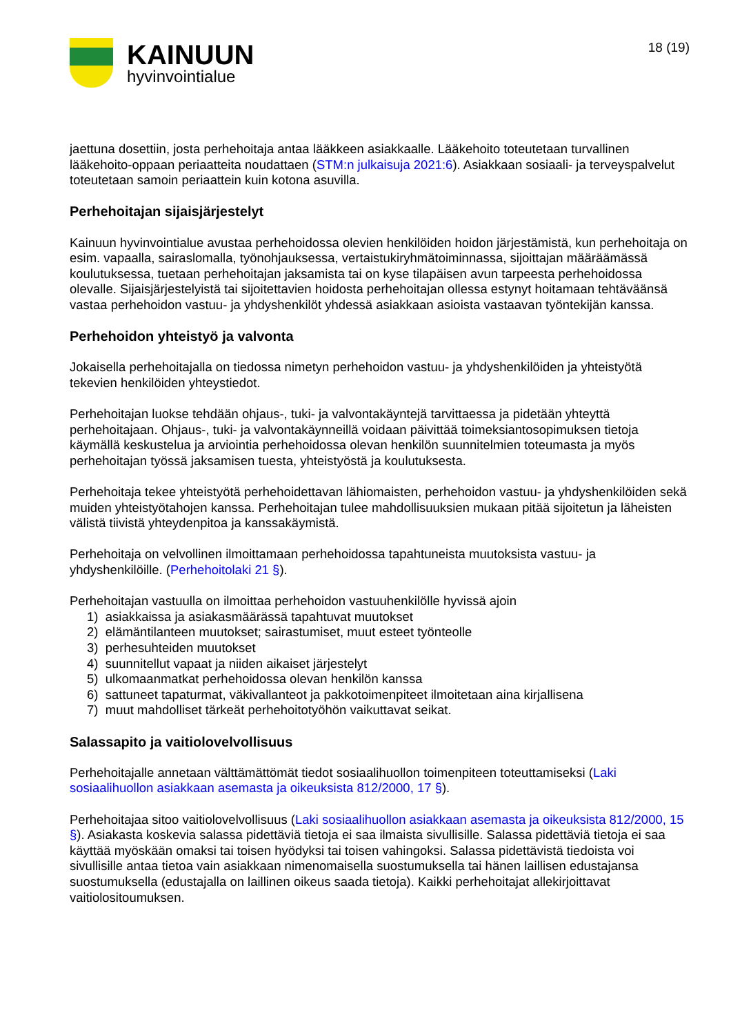KAINUUN
hyvinvointialue
18 (19)
jaettuna dosettiin, josta perhehoitaja antaa lääkkeen asiakkaalle. Lääkehoito toteutetaan turvallinen lääkehoito-oppaan periaatteita noudattaen (STM:n julkaisuja 2021:6). Asiakkaan sosiaali- ja terveyspalvelut toteutetaan samoin periaattein kuin kotona asuvilla.
Perhehoitajan sijaisjärjestelyt
Kainuun hyvinvointialue avustaa perhehoidossa olevien henkilöiden hoidon järjestämistä, kun perhehoitaja on esim. vapaalla, sairaslomalla, työnohjauksessa, vertaistukiryhmätoiminnassa, sijoittajan määräämässä koulutuksessa, tuetaan perhehoitajan jaksamista tai on kyse tilapäisen avun tarpeesta perhehoidossa olevalle. Sijaisjärjestelyistä tai sijoitettavien hoidosta perhehoitajan ollessa estynyt hoitamaan tehtäväänsä vastaa perhehoidon vastuu- ja yhdyshenkilöt yhdessä asiakkaan asioista vastaavan työntekijän kanssa.
Perhehoidon yhteistyö ja valvonta
Jokaisella perhehoitajalla on tiedossa nimetyn perhehoidon vastuu- ja yhdyshenkilöiden ja yhteistyötä tekevien henkilöiden yhteystiedot.
Perhehoitajan luokse tehdään ohjaus-, tuki- ja valvontakäyntejä tarvittaessa ja pidetään yhteyttä perhehoitajaan. Ohjaus-, tuki- ja valvontakäynneillä voidaan päivittää toimeksiantosopimuksen tietoja käymällä keskustelua ja arviointia perhehoidossa olevan henkilön suunnitelmien toteumasta ja myös perhehoitajan työssä jaksamisen tuesta, yhteistyöstä ja koulutuksesta.
Perhehoitaja tekee yhteistyötä perhehoidettavan lähiomaisten, perhehoidon vastuu- ja yhdyshenkilöiden sekä muiden yhteistyötahojen kanssa. Perhehoitajan tulee mahdollisuuksien mukaan pitää sijoitetun ja läheisten välistä tiivistä yhteydenpitoa ja kanssakäymistä.
Perhehoitaja on velvollinen ilmoittamaan perhehoidossa tapahtuneista muutoksista vastuu- ja yhdyshenkilöille. (Perhehoitolaki 21 §).
Perhehoitajan vastuulla on ilmoittaa perhehoidon vastuuhenkilölle hyvissä ajoin
1) asiakkaissa ja asiakasmäärässä tapahtuvat muutokset
2) elämäntilanteen muutokset; sairastumiset, muut esteet työnteolle
3) perhesuhteiden muutokset
4) suunnitellut vapaat ja niiden aikaiset järjestelyt
5) ulkomaanmatkat perhehoidossa olevan henkilön kanssa
6) sattuneet tapaturmat, väkivallanteot ja pakkotoimenpiteet ilmoitetaan aina kirjallisena
7) muut mahdolliset tärkeät perhehoitotyöhön vaikuttavat seikat.
Salassapito ja vaitiolovelvollisuus
Perhehoitajalle annetaan välttämättömät tiedot sosiaalihuollon toimenpiteen toteuttamiseksi (Laki sosiaalihuollon asiakkaan asemasta ja oikeuksista 812/2000, 17 §).
Perhehoitajaa sitoo vaitiolovelvollisuus (Laki sosiaalihuollon asiakkaan asemasta ja oikeuksista 812/2000, 15 §). Asiakasta koskevia salassa pidettäviä tietoja ei saa ilmaista sivullisille. Salassa pidettäviä tietoja ei saa käyttää myöskään omaksi tai toisen hyödyksi tai toisen vahingoksi. Salassa pidettävistä tiedoista voi sivullisille antaa tietoa vain asiakkaan nimenomaisella suostumuksella tai hänen laillisen edustajansa suostumuksella (edustajalla on laillinen oikeus saada tietoja). Kaikki perhehoitajat allekirjoittavat vaitiolositoumuksen.